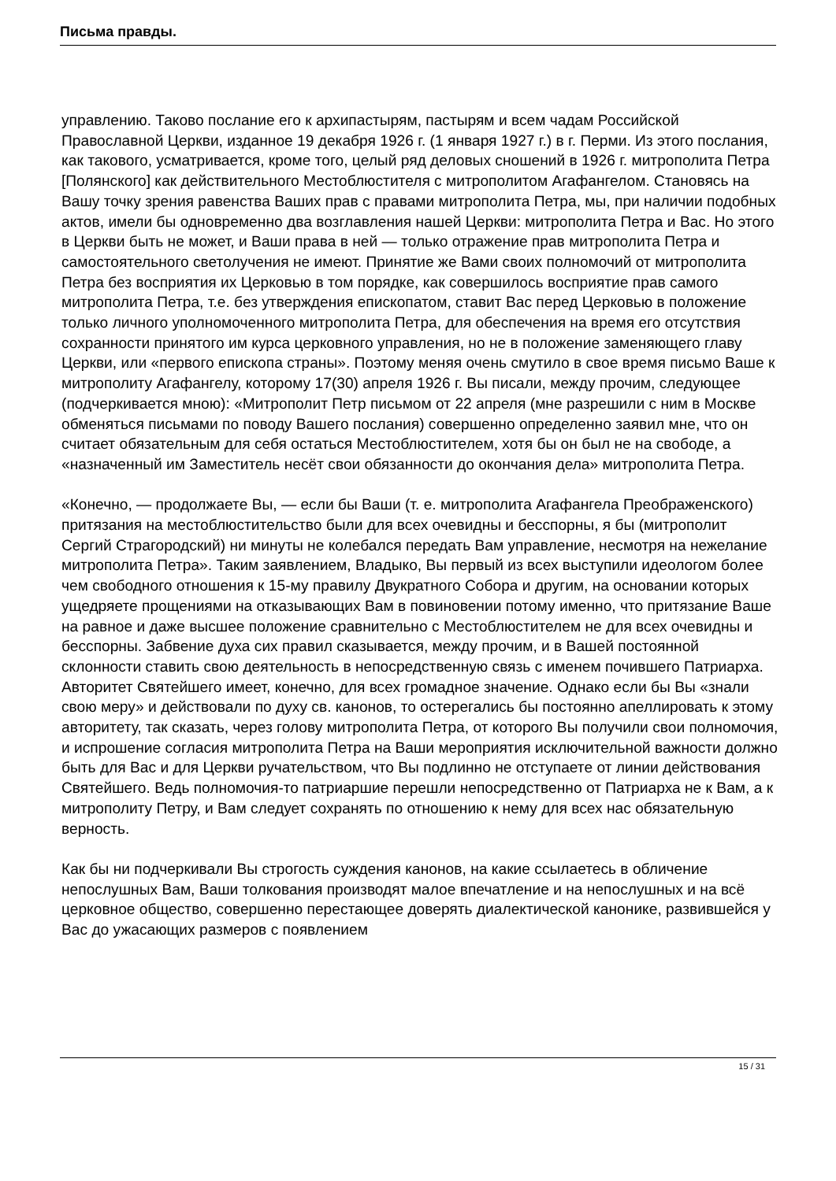Письма правды.
управлению. Таково послание его к архипастырям, пастырям и всем чадам Российской Православной Церкви, изданное 19 декабря 1926 г. (1 января 1927 г.) в г. Перми. Из этого послания, как такового, усматривается, кроме того, целый ряд деловых сношений в 1926 г. митрополита Петра [Полянского] как действительного Местоблюстителя с митрополитом Агафангелом. Становясь на Вашу точку зрения равенства Ваших прав с правами митрополита Петра, мы, при наличии подобных актов, имели бы одновременно два возглавления нашей Церкви: митрополита Петра и Вас. Но этого в Церкви быть не может, и Ваши права в ней — только отражение прав митрополита Петра и самостоятельного светолучения не имеют. Принятие же Вами своих полномочий от митрополита Петра без восприятия их Церковью в том порядке, как совершилось восприятие прав самого митрополита Петра, т.е. без утверждения епископатом, ставит Вас перед Церковью в положение только личного уполномоченного митрополита Петра, для обеспечения на время его отсутствия сохранности принятого им курса церковного управления, но не в положение заменяющего главу Церкви, или «первого епископа страны». Поэтому меняя очень смутило в свое время письмо Ваше к митрополиту Агафангелу, которому 17(30) апреля 1926 г. Вы писали, между прочим, следующее (подчеркивается мною): «Митрополит Петр письмом от 22 апреля (мне разрешили с ним в Москве обменяться письмами по поводу Вашего послания) совершенно определенно заявил мне, что он считает обязательным для себя остаться Местоблюстителем, хотя бы он был не на свободе, а «назначенный им Заместитель несёт свои обязанности до окончания дела» митрополита Петра.
«Конечно, — продолжаете Вы, — если бы Ваши (т. е. митрополита Агафангела Преображенского) притязания на местоблюстительство были для всех очевидны и бесспорны, я бы (митрополит Сергий Страгородский) ни минуты не колебался передать Вам управление, несмотря на нежелание митрополита Петра». Таким заявлением, Владыко, Вы первый из всех выступили идеологом более чем свободного отношения к 15-му правилу Двукратного Собора и другим, на основании которых ущедряете прощениями на отказывающих Вам в повиновении потому именно, что притязание Ваше на равное и даже высшее положение сравнительно с Местоблюстителем не для всех очевидны и бесспорны. Забвение духа сих правил сказывается, между прочим, и в Вашей постоянной склонности ставить свою деятельность в непосредственную связь с именем почившего Патриарха. Авторитет Святейшего имеет, конечно, для всех громадное значение. Однако если бы Вы «знали свою меру» и действовали по духу св. канонов, то остерегались бы постоянно апеллировать к этому авторитету, так сказать, через голову митрополита Петра, от которого Вы получили свои полномочия, и испрошение согласия митрополита Петра на Ваши мероприятия исключительной важности должно быть для Вас и для Церкви ручательством, что Вы подлинно не отступаете от линии действования Святейшего. Ведь полномочия-то патриаршие перешли непосредственно от Патриарха не к Вам, а к митрополиту Петру, и Вам следует сохранять по отношению к нему для всех нас обязательную верность.
Как бы ни подчеркивали Вы строгость суждения канонов, на какие ссылаетесь в обличение непослушных Вам, Ваши толкования производят малое впечатление и на непослушных и на всё церковное общество, совершенно перестающее доверять диалектической канонике, развившейся у Вас до ужасающих размеров с появлением
15 / 31